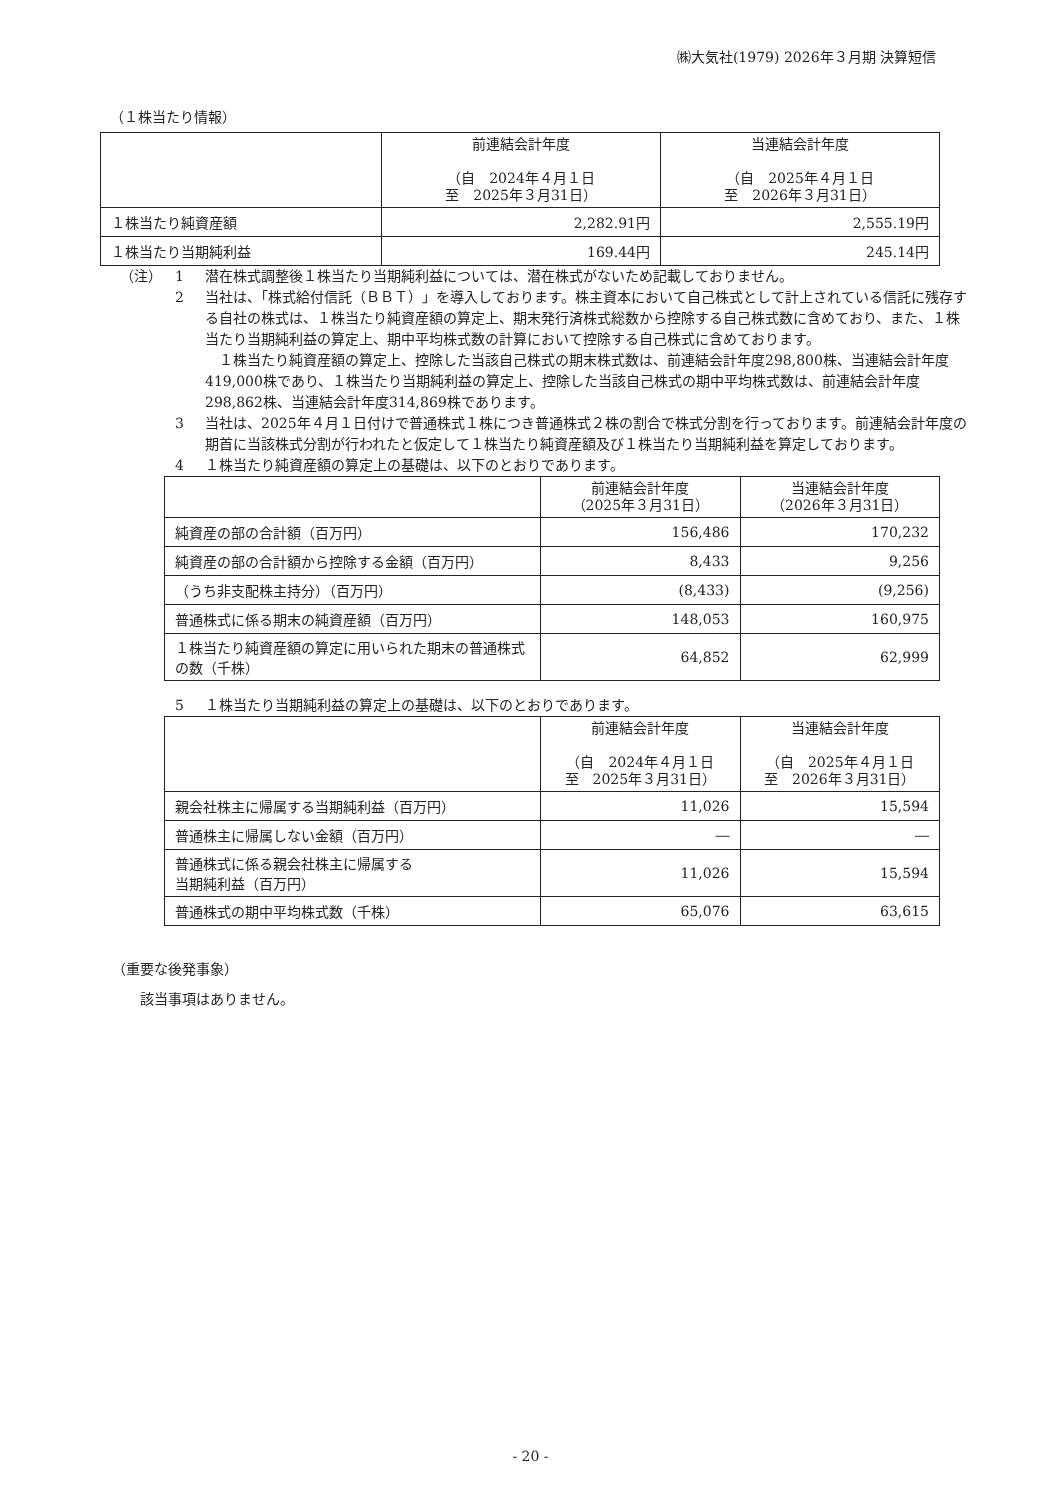㈱大気社(1979) 2026年３月期 決算短信
（１株当たり情報）
| | 前連結会計年度 （自 2024年４月１日 至 2025年３月31日） | 当連結会計年度 （自 2025年４月１日 至 2026年３月31日） |
| --- | --- | --- |
| １株当たり純資産額 | 2,282.91円 | 2,555.19円 |
| １株当たり当期純利益 | 169.44円 | 245.14円 |
（注） 1 潜在株式調整後１株当たり当期純利益については、潜在株式がないため記載しておりません。
2 当社は、「株式給付信託（ＢＢＴ）」を導入しております。株主資本において自己株式として計上されている信託に残存する自社の株式は、１株当たり純資産額の算定上、期末発行済株式総数から控除する自己株式数に含めており、また、１株当たり当期純利益の算定上、期中平均株式数の計算において控除する自己株式に含めております。
　１株当たり純資産額の算定上、控除した当該自己株式の期末株式数は、前連結会計年度298,800株、当連結会計年度419,000株であり、１株当たり当期純利益の算定上、控除した当該自己株式の期中平均株式数は、前連結会計年度298,862株、当連結会計年度314,869株であります。
3 当社は、2025年４月１日付けで普通株式１株につき普通株式２株の割合で株式分割を行っております。前連結会計年度の期首に当該株式分割が行われたと仮定して１株当たり純資産額及び１株当たり当期純利益を算定しております。
4 １株当たり純資産額の算定上の基礎は、以下のとおりであります。
| | 前連結会計年度 （2025年３月31日） | 当連結会計年度 （2026年３月31日） |
| --- | --- | --- |
| 純資産の部の合計額（百万円） | 156,486 | 170,232 |
| 純資産の部の合計額から控除する金額（百万円） | 8,433 | 9,256 |
| （うち非支配株主持分）（百万円） | (8,433) | (9,256) |
| 普通株式に係る期末の純資産額（百万円） | 148,053 | 160,975 |
| １株当たり純資産額の算定に用いられた期末の普通株式の数（千株） | 64,852 | 62,999 |
5 １株当たり当期純利益の算定上の基礎は、以下のとおりであります。
| | 前連結会計年度 （自 2024年４月１日 至 2025年３月31日） | 当連結会計年度 （自 2025年４月１日 至 2026年３月31日） |
| --- | --- | --- |
| 親会社株主に帰属する当期純利益（百万円） | 11,026 | 15,594 |
| 普通株主に帰属しない金額（百万円） | ― | ― |
| 普通株式に係る親会社株主に帰属する 当期純利益（百万円） | 11,026 | 15,594 |
| 普通株式の期中平均株式数（千株） | 65,076 | 63,615 |
（重要な後発事象）
該当事項はありません。
- 20 -